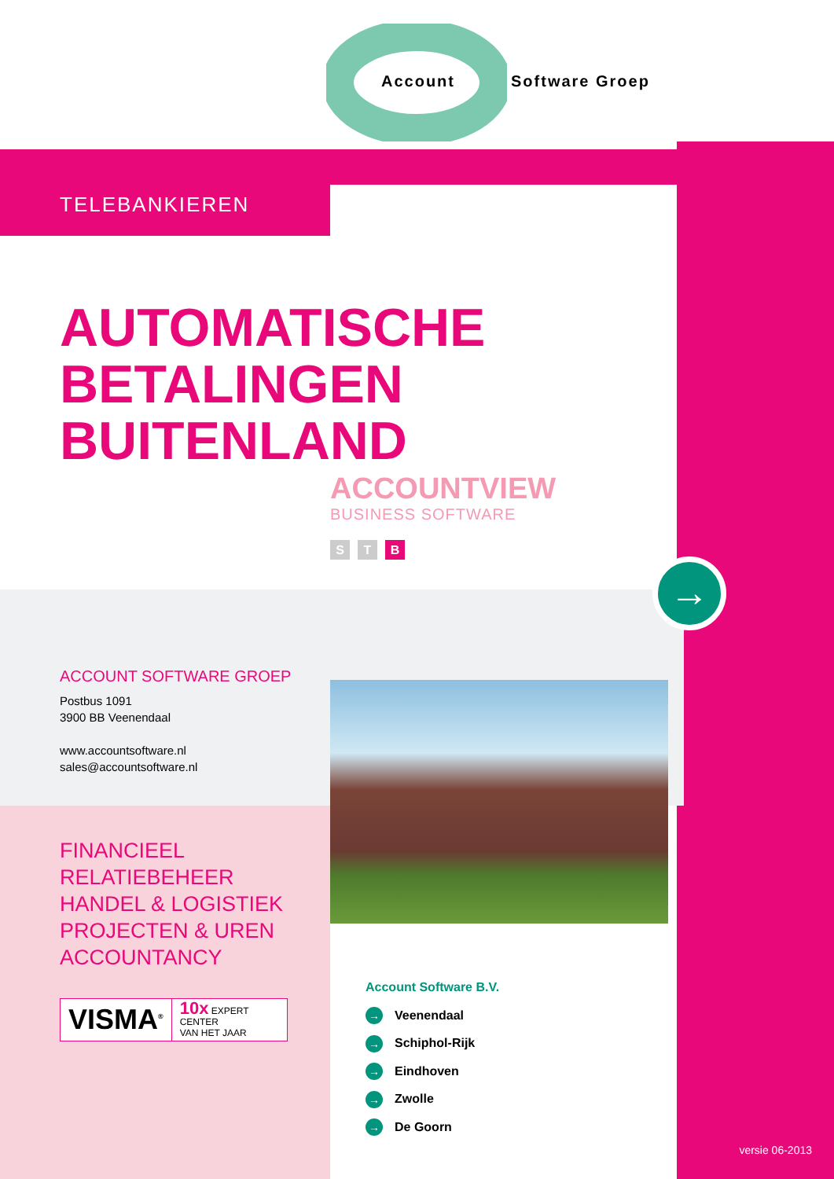Account Software Groep
TELEBANKIEREN
AUTOMATISCHE
BETALINGEN
BUITENLAND
ACCOUNTVIEW
BUSINESS SOFTWARE
S T B
→
ACCOUNT SOFTWARE GROEP
Postbus 1091
3900 BB Veenendaal
www.accountsoftware.nl
sales@accountsoftware.nl
FINANCIEEL
RELATIEBEHEER
HANDEL & LOGISTIEK
PROJECTEN & UREN
ACCOUNTANCY
VISMA<sup>®</sup>
10x EXPERT CENTER
VAN HET JAAR
Account Software B.V.
→ Veenendaal
→ Schiphol-Rijk
→ Eindhoven
→ Zwolle
→ De Goorn
versie 06-2013